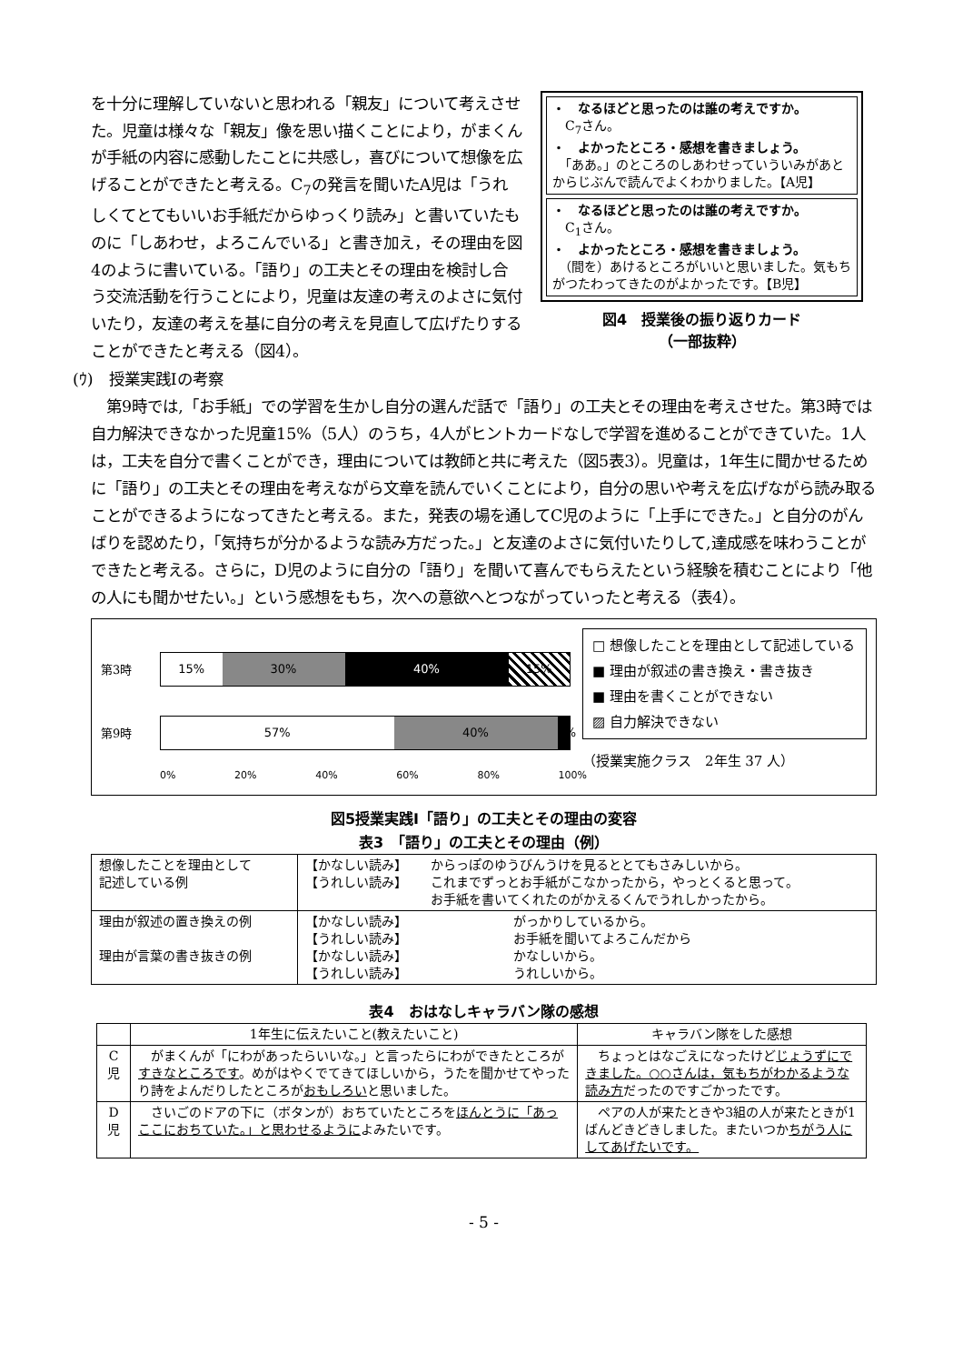を十分に理解していないと思われる「親友」について考えさせた。児童は様々な「親友」像を思い描くことにより，がまくんが手紙の内容に感動したことに共感し，喜びについて想像を広げることができたと考える。C<sub>7</sub>の発言を聞いたA児は「うれしくてとてもいいお手紙だからゆっくり読み」と書いていたものに「しあわせ，よろこんでいる」と書き加え，その理由を図4のように書いている。「語り」の工夫とその理由を検討し合う交流活動を行うことにより，児童は友達の考えのよさに気付いたり，友達の考えを基に自分の考えを見直して広げたりすることができたと考える（図4）。
・　なるほどと思ったのは誰の考えですか。
　C<sub>7</sub>さん。
・　よかったところ・感想を書きましょう。
　「ああ。」のところのしあわせっていういみがあとからじぶんで読んでよくわかりました。【A児】
・　なるほどと思ったのは誰の考えですか。
　C<sub>1</sub>さん。
・　よかったところ・感想を書きましょう。
　（間を）あけるところがいいと思いました。気もちがつたわってきたのがよかったです。【B児】
図4　授業後の振り返りカード
（一部抜粋）
(ｳ)　授業実践Ⅰの考察
　第9時では,「お手紙」での学習を生かし自分の選んだ話で「語り」の工夫とその理由を考えさせた。第3時では自力解決できなかった児童15%（5人）のうち，4人がヒントカードなしで学習を進めることができていた。1人は，工夫を自分で書くことができ，理由については教師と共に考えた（図5表3）。児童は，1年生に聞かせるために「語り」の工夫とその理由を考えながら文章を読んでいくことにより，自分の思いや考えを広げながら読み取ることができるようになってきたと考える。また，発表の場を通してC児のように「上手にできた。」と自分のがんばりを認めたり，「気持ちが分かるような読み方だった。」と友達のよさに気付いたりして,達成感を味わうことができたと考える。さらに，D児のように自分の「語り」を聞いて喜んでもらえたという経験を積むことにより「他の人にも聞かせたい。」という感想をもち，次への意欲へとつながっていったと考える（表4）。
第3時
15% 30% 40% 15%
第9時
57% 40% 3%
0% 20% 40% 60% 80% 100%
□ 想像したことを理由として記述している
■ 理由が叙述の書き換え・書き抜き
■ 理由を書くことができない
▨ 自力解決できない
（授業実施クラス　2年生 37 人）
図5授業実践Ⅰ「語り」の工夫とその理由の変容
表3　「語り」の工夫とその理由（例）
| 想像したことを理由として 記述している例 | / 【かなしい読み】 / からっぽのゆうびんうけを見るととてもさみしいから。 / / 【うれしい読み】 / これまでずっとお手紙がこなかったから，やっとくると思って。 お手紙を書いてくれたのがかえるくんでうれしかったから。 / |
| 理由が叙述の置き換えの例 理由が言葉の書き抜きの例 | / 【かなしい読み】 / がっかりしているから。 / / 【うれしい読み】 / お手紙を聞いてよろこんだから / / 【かなしい読み】 / かなしいから。 / / 【うれしい読み】 / うれしいから。 / |
表4　おはなしキャラバン隊の感想
| | 1年生に伝えたいこと(教えたいこと) | キャラバン隊をした感想 |
| --- | --- | --- |
| C 児 | がまくんが「にわがあったらいいな。」と言ったらにわができたところが すきなところです 。めがはやくでてきてほしいから，うたを聞かせてやったり詩をよんだりしたところが おもしろい と思いました。 | ちょっとはなごえになったけど じょうずにできました。○○さんは，気もちがわかるような読み方 だったのですごかったです。 |
| D 児 | さいごのドアの下に（ボタンが）おちていたところを ほんとうに「あっここにおちていた。」と思わせるように よみたいです。 | ペアの人が来たときや3組の人が来たときが1ばんどきどきしました。またいつか ちがう人にしてあげたいです。 |
- 5 -